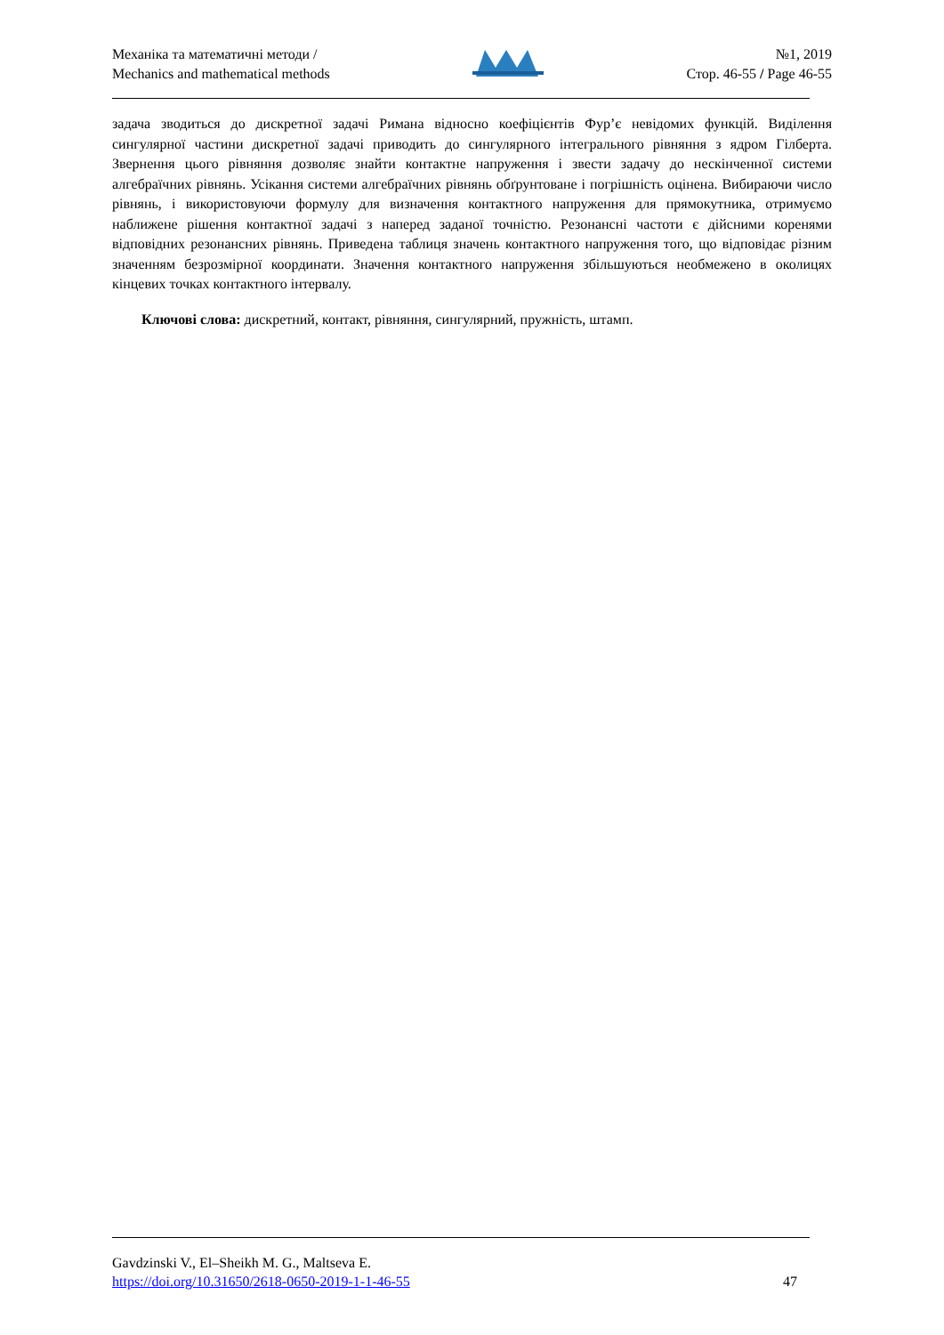Механіка та математичні методи /
Mechanics and mathematical methods
№1, 2019
Стор. 46-55 / Page 46-55
задача зводиться до дискретної задачі Римана відносно коефіцієнтів Фур’є невідомих функцій. Виділення сингулярної частини дискретної задачі приводить до сингулярного інтегрального рівняння з ядром Гілберта. Звернення цього рівняння дозволяє знайти контактне напруження і звести задачу до нескінченної системи алгебраїчних рівнянь. Усікання системи алгебраїчних рівнянь обґрунтоване і погрішність оцінена. Вибираючи число рівнянь, і використовуючи формулу для визначення контактного напруження для прямокутника, отримуємо наближене рішення контактної задачі з наперед заданої точністю. Резонансні частоти є дійсними коренями відповідних резонансних рівнянь. Приведена таблиця значень контактного напруження того, що відповідає різним значенням безрозмірної координати. Значення контактного напруження збільшуються необмежено в околицях кінцевих точках контактного інтервалу.
Ключові слова: дискретний, контакт, рівняння, сингулярний, пружність, штамп.
Gavdzinski V., El–Sheikh M. G., Maltseva E.
https://doi.org/10.31650/2618-0650-2019-1-1-46-55 47